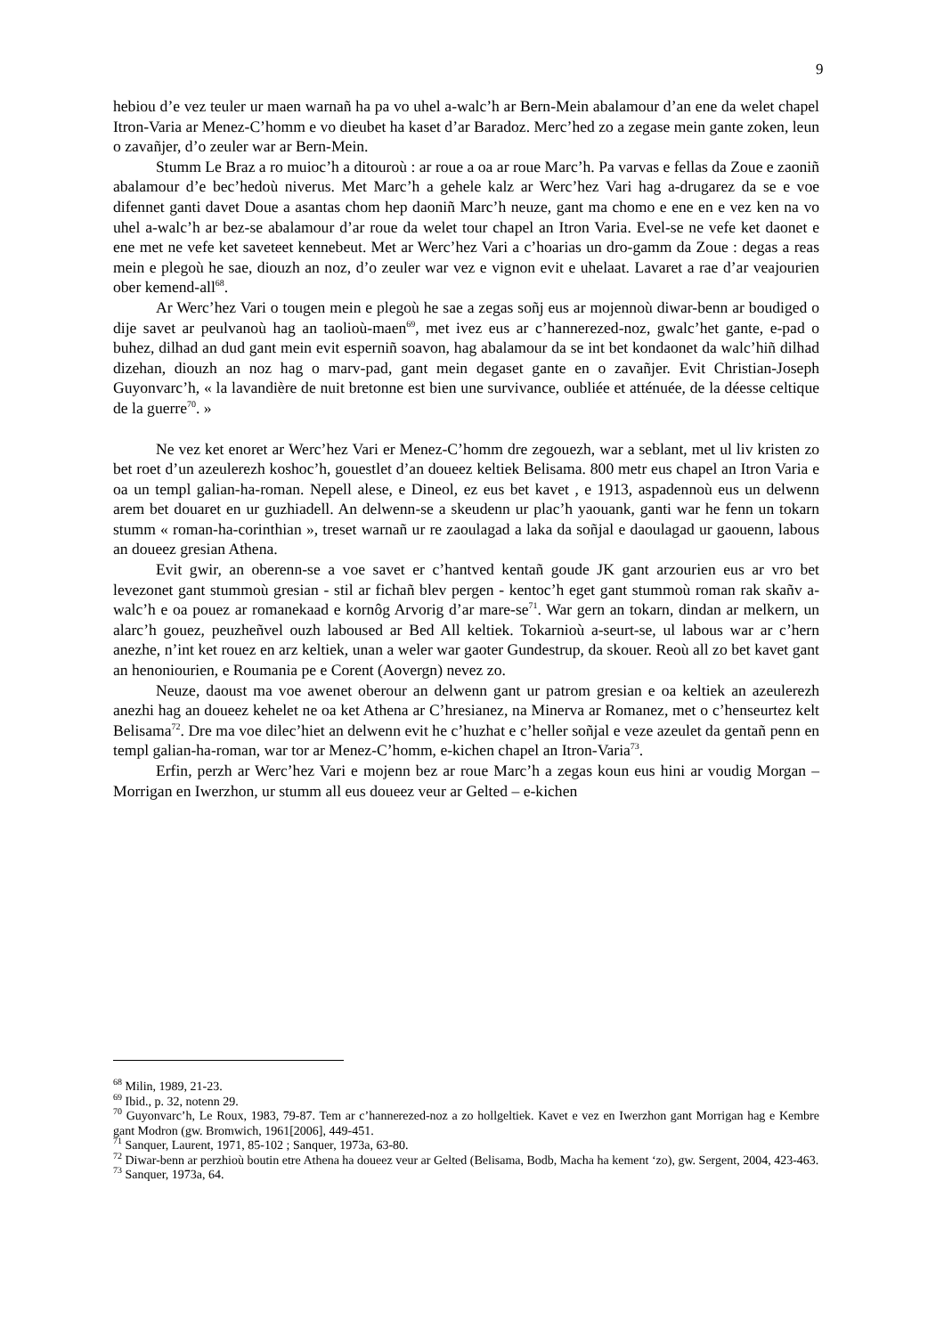9
hebiou d’e vez teuler ur maen warnañ ha pa vo uhel a-walc’h ar Bern-Mein abalamour d’an ene da welet chapel Itron-Varia ar Menez-C’homm e vo dieubet ha kaset d’ar Baradoz. Merc’hed zo a zegase mein gante zoken, leun o zavañjer, d’o zeuler war ar Bern-Mein.
Stumm Le Braz a ro muioc’h a ditouroù : ar roue a oa ar roue Marc’h. Pa varvas e fellas da Zoue e zaoniñ abalamour d’e bec’hedoù niverus. Met Marc’h a gehele kalz ar Werc’hez Vari hag a-drugarez da se e voe difennet ganti davet Doue a asantas chom hep daoniñ Marc’h neuze, gant ma chomo e ene en e vez ken na vo uhel a-walc’h ar bez-se abalamour d’ar roue da welet tour chapel an Itron Varia. Evel-se ne vefe ket daonet e ene met ne vefe ket saveteet kennebeut. Met ar Werc’hez Vari a c’hoarias un dro-gamm da Zoue : degas a reas mein e plegoù he sae, diouzh an noz, d’o zeuler war vez e vignon evit e uhelaat. Lavaret a rae d’ar veajourien ober kemend-all<sup>68</sup>.
Ar Werc’hez Vari o tougen mein e plegoù he sae a zegas soñj eus ar mojennoù diwar-benn ar boudiged o dije savet ar peulvanoù hag an taolioù-maen<sup>69</sup>, met ivez eus ar c’hannerezed-noz, gwalc’het gante, e-pad o buhez, dilhad an dud gant mein evit esperniñ soavon, hag abalamour da se int bet kondaonet da walc’hiñ dilhad dizehan, diouzh an noz hag o marv-pad, gant mein degaset gante en o zavañjer. Evit Christian-Joseph Guyonvarc’h, « la lavandière de nuit bretonne est bien une survivance, oubliée et atténuée, de la déesse celtique de la guerre<sup>70</sup>. »
Ne vez ket enoret ar Werc’hez Vari er Menez-C’homm dre zegouezh, war a seblant, met ul liv kristen zo bet roet d’un azeulerezh koshoc’h, gouestlet d’an doueez keltiek Belisama. 800 metr eus chapel an Itron Varia e oa un templ galian-ha-roman. Nepell alese, e Dineol, ez eus bet kavet , e 1913, aspadennoù eus un delwenn arem bet douaret en ur guzhiadell. An delwenn-se a skeudenn ur plac’h yaouank, ganti war he fenn un tokarn stumm « roman-ha-corinthian », treset warnañ ur re zaoulagad a laka da soñjal e daoulagad ur gaouenn, labous an doueez gresian Athena.
Evit gwir, an oberenn-se a voe savet er c’hantved kentañ goude JK gant arzourien eus ar vro bet levezonet gant stummoù gresian - stil ar fichañ blev pergen - kentoc’h eget gant stummoù roman rak skañv a-walc’h e oa pouez ar romanekaad e kornôg Arvorig d’ar mare-se<sup>71</sup>. War gern an tokarn, dindan ar melkern, un alarc’h gouez, peuzheñvel ouzh laboused ar Bed All keltiek. Tokarnioù a-seurt-se, ul labous war ar c’hern anezhe, n’int ket rouez en arz keltiek, unan a weler war gaoter Gundestrup, da skouer. Reoù all zo bet kavet gant an henoniourien, e Roumania pe e Corent (Aovergn) nevez zo.
Neuze, daoust ma voe awenet oberour an delwenn gant ur patrom gresian e oa keltiek an azeulerezh anezhi hag an doueez kehelet ne oa ket Athena ar C’hresianez, na Minerva ar Romanez, met o c’henseurtez kelt Belisama<sup>72</sup>. Dre ma voe dilec’hiet an delwenn evit he c’huzhat e c’heller soñjal e veze azeulet da gentañ penn en templ galian-ha-roman, war tor ar Menez-C’homm, e-kichen chapel an Itron-Varia<sup>73</sup>.
Erfin, perzh ar Werc’hez Vari e mojenn bez ar roue Marc’h a zegas koun eus hini ar voudig Morgan – Morrigan en Iwerzhon, ur stumm all eus doueez veur ar Gelted – e-kichen
<sup>68</sup> Milin, 1989, 21-23.
<sup>69</sup> Ibid., p. 32, notenn 29.
<sup>70</sup> Guyonvarc’h, Le Roux, 1983, 79-87. Tem ar c’hannerezed-noz a zo hollgeltiek. Kavet e vez en Iwerzhon gant Morrigan hag e Kembre gant Modron (gw. Bromwich, 1961[2006], 449-451.
<sup>71</sup> Sanquer, Laurent, 1971, 85-102 ; Sanquer, 1973a, 63-80.
<sup>72</sup> Diwar-benn ar perzhioù boutin etre Athena ha doueez veur ar Gelted (Belisama, Bodb, Macha ha kement ‘zo), gw. Sergent, 2004, 423-463.
<sup>73</sup> Sanquer, 1973a, 64.